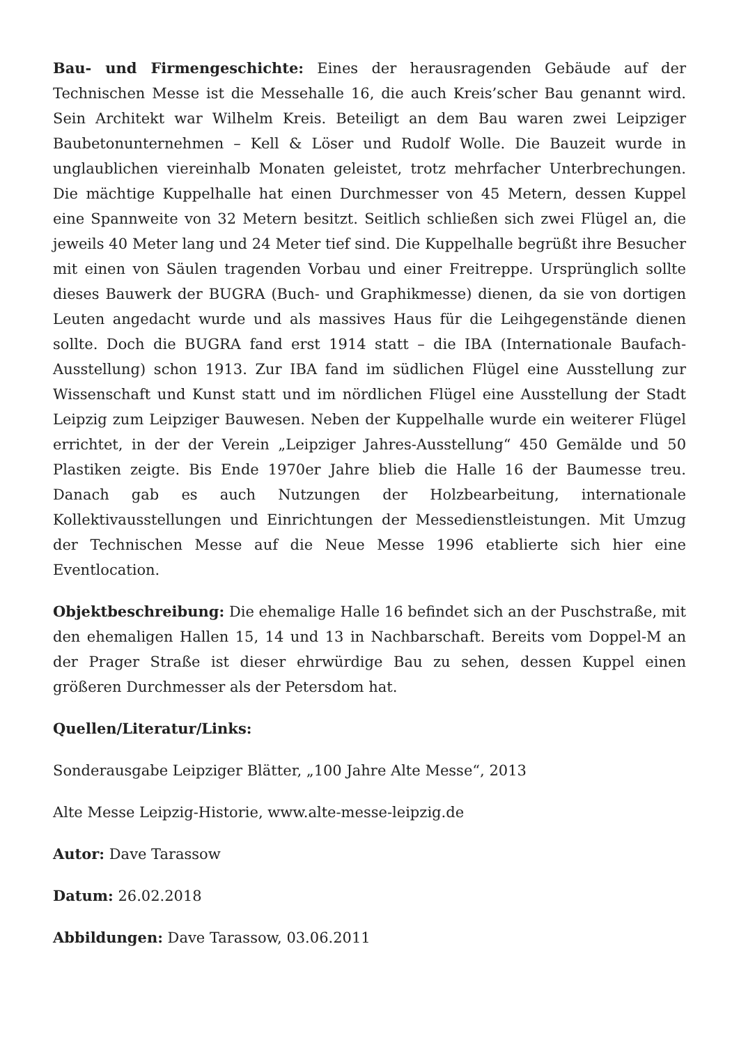Bau- und Firmengeschichte: Eines der herausragenden Gebäude auf der Technischen Messe ist die Messehalle 16, die auch Kreis’scher Bau genannt wird. Sein Architekt war Wilhelm Kreis. Beteiligt an dem Bau waren zwei Leipziger Baubetonunternehmen – Kell & Löser und Rudolf Wolle. Die Bauzeit wurde in unglaublichen viereinhalb Monaten geleistet, trotz mehrfacher Unterbrechungen. Die mächtige Kuppelhalle hat einen Durchmesser von 45 Metern, dessen Kuppel eine Spannweite von 32 Metern besitzt. Seitlich schließen sich zwei Flügel an, die jeweils 40 Meter lang und 24 Meter tief sind. Die Kuppelhalle begrüßt ihre Besucher mit einen von Säulen tragenden Vorbau und einer Freitreppe. Ursprünglich sollte dieses Bauwerk der BUGRA (Buch- und Graphikmesse) dienen, da sie von dortigen Leuten angedacht wurde und als massives Haus für die Leihgegenstände dienen sollte. Doch die BUGRA fand erst 1914 statt – die IBA (Internationale Baufach-Ausstellung) schon 1913. Zur IBA fand im südlichen Flügel eine Ausstellung zur Wissenschaft und Kunst statt und im nördlichen Flügel eine Ausstellung der Stadt Leipzig zum Leipziger Bauwesen. Neben der Kuppelhalle wurde ein weiterer Flügel errichtet, in der der Verein „Leipziger Jahres-Ausstellung“ 450 Gemälde und 50 Plastiken zeigte. Bis Ende 1970er Jahre blieb die Halle 16 der Baumesse treu. Danach gab es auch Nutzungen der Holzbearbeitung, internationale Kollektivausstellungen und Einrichtungen der Messedienstleistungen. Mit Umzug der Technischen Messe auf die Neue Messe 1996 etablierte sich hier eine Eventlocation.
Objektbeschreibung: Die ehemalige Halle 16 befindet sich an der Puschstraße, mit den ehemaligen Hallen 15, 14 und 13 in Nachbarschaft. Bereits vom Doppel-M an der Prager Straße ist dieser ehrwürdige Bau zu sehen, dessen Kuppel einen größeren Durchmesser als der Petersdom hat.
Quellen/Literatur/Links:
Sonderausgabe Leipziger Blätter, „100 Jahre Alte Messe“, 2013
Alte Messe Leipzig-Historie, www.alte-messe-leipzig.de
Autor: Dave Tarassow
Datum: 26.02.2018
Abbildungen: Dave Tarassow, 03.06.2011